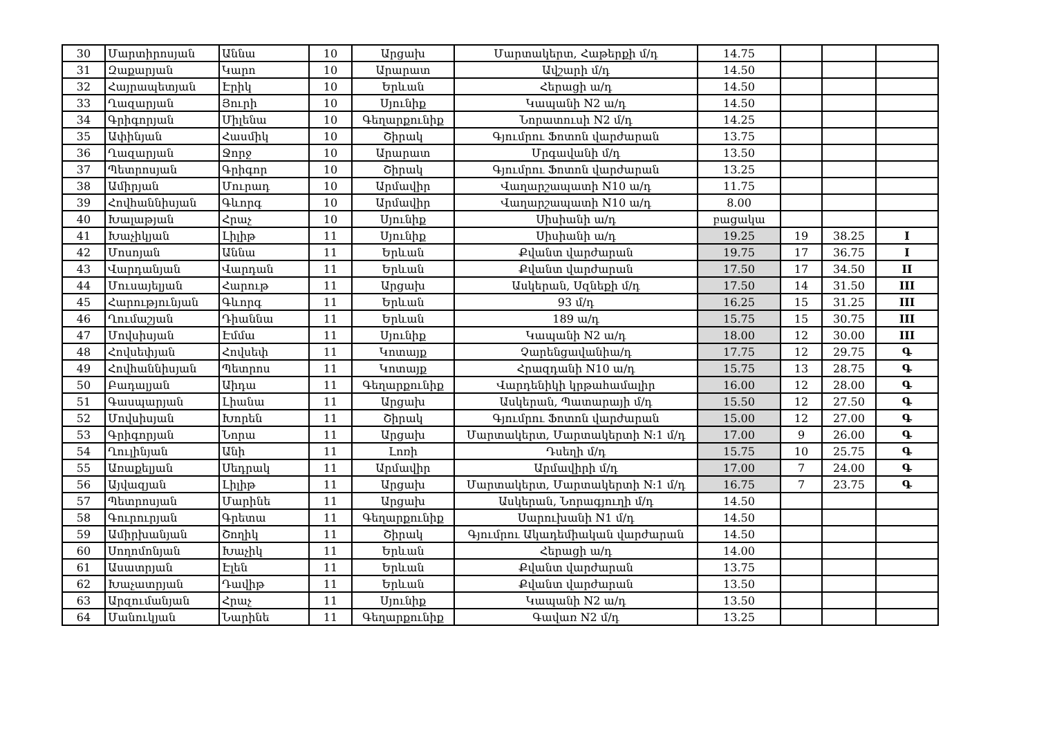| 30 | Մարտիրոսյան | Աննա | 10 | Արցախ | Մարտակերտ, Հաթերքի մ/դ | 14.75 | | | |
| 31 | Զաքարյան | Կարո | 10 | Արարատ | Ավշարի մ/դ | 14.50 | | | |
| 32 | Հայրապետյան | Էրիկ | 10 | Երևան | Հերացի ա/դ | 14.50 | | | |
| 33 | Ղազարյան | Յուրի | 10 | Սյունիք | Կապանի N2 ա/դ | 14.50 | | | |
| 34 | Գրիգորյան | Միլենա | 10 | Գեղարքունիք | Նորատուսի N2 մ/դ | 14.25 | | | |
| 35 | Ափինյան | Հասմիկ | 10 | Շիրակ | Գյումրու Ֆոտոն վարժարան | 13.75 | | | |
| 36 | Ղազարյան | Ջորջ | 10 | Արարատ | Մրգավանի մ/դ | 13.50 | | | |
| 37 | Պետրոսյան | Գրիգոր | 10 | Շիրակ | Գյումրու Ֆոտոն վարժարան | 13.25 | | | |
| 38 | Ամիրյան | Մուրադ | 10 | Արմավիր | Վաղարշապատի N10 ա/դ | 11.75 | | | |
| 39 | Հովհաննիսյան | Գևորգ | 10 | Արմավիր | Վաղարշապատի N10 ա/դ | 8.00 | | | |
| 40 | Խալաթյան | Հրաչ | 10 | Սյունիք | Սիսիանի ա/դ | բացակա | | | |
| 41 | Խաչիկյան | Լիլիթ | 11 | Սյունիք | Սիսիանի ա/դ | 19.25 | 19 | 38.25 | I |
| 42 | Մոսոյան | Աննա | 11 | Երևան | Քվանտ վարժարան | 19.75 | 17 | 36.75 | I |
| 43 | Վարդանյան | Վարդան | 11 | Երևան | Քվանտ վարժարան | 17.50 | 17 | 34.50 | II |
| 44 | Մուսայելյան | Հարութ | 11 | Արցախ | Ասկերան, Սզնեքի մ/դ | 17.50 | 14 | 31.50 | III |
| 45 | Հարությունյան | Գևորգ | 11 | Երևան | 93 մ/դ | 16.25 | 15 | 31.25 | III |
| 46 | Ղումաշյան | Դիաննա | 11 | Երևան | 189 ա/դ | 15.75 | 15 | 30.75 | III |
| 47 | Մովսիսյան | Էմմա | 11 | Սյունիք | Կապանի N2 ա/դ | 18.00 | 12 | 30.00 | III |
| 48 | Հովսեփյան | Հովսեփ | 11 | Կոտայք | Չարենցավանիա/դ | 17.75 | 12 | 29.75 | Գ |
| 49 | Հովհաննիսյան | Պետրոս | 11 | Կոտայք | Հրազդանի N10 ա/դ | 15.75 | 13 | 28.75 | Գ |
| 50 | Բադալյան | Աիդա | 11 | Գեղարքունիք | Վարդենիկի կրթահամալիր | 16.00 | 12 | 28.00 | Գ |
| 51 | Գասպարյան | Լիանա | 11 | Արցախ | Ասկերան, Պատարայի մ/դ | 15.50 | 12 | 27.50 | Գ |
| 52 | Մովսիսյան | Խորեն | 11 | Շիրակ | Գյումրու Ֆոտոն վարժարան | 15.00 | 12 | 27.00 | Գ |
| 53 | Գրիգորյան | Նորա | 11 | Արցախ | Մարտակերտ, Մարտակերտի N:1 մ/դ | 17.00 | 9 | 26.00 | Գ |
| 54 | Ղուլինյան | Անի | 11 | Լոռի | Դսեղի մ/դ | 15.75 | 10 | 25.75 | Գ |
| 55 | Առաքելյան | Սեդրակ | 11 | Արմավիր | Արմավիրի մ/դ | 17.00 | 7 | 24.00 | Գ |
| 56 | Այվազյան | Լիլիթ | 11 | Արցախ | Մարտակերտ, Մարտակերտի N:1 մ/դ | 16.75 | 7 | 23.75 | Գ |
| 57 | Պետրոսյան | Մարինե | 11 | Արցախ | Ասկերան, Նորագյուղի մ/դ | 14.50 | | | |
| 58 | Գուրուրյան | Գրետա | 11 | Գեղարքունիք | Սարուխանի N1 մ/դ | 14.50 | | | |
| 59 | Ամիրխանյան | Շողիկ | 11 | Շիրակ | Գյումրու Ակադեմիական վարժարան | 14.50 | | | |
| 60 | Սողոմոնյան | Խաչիկ | 11 | Երևան | Հերացի ա/դ | 14.00 | | | |
| 61 | Ասատրյան | Էլեն | 11 | Երևան | Քվանտ վարժարան | 13.75 | | | |
| 62 | Խաչատրյան | Դավիթ | 11 | Երևան | Քվանտ վարժարան | 13.50 | | | |
| 63 | Արզումանյան | Հրաչ | 11 | Սյունիք | Կապանի N2 ա/դ | 13.50 | | | |
| 64 | Մանուկյան | Նարինե | 11 | Գեղարքունիք | Գավառ N2 մ/դ | 13.25 | | | |